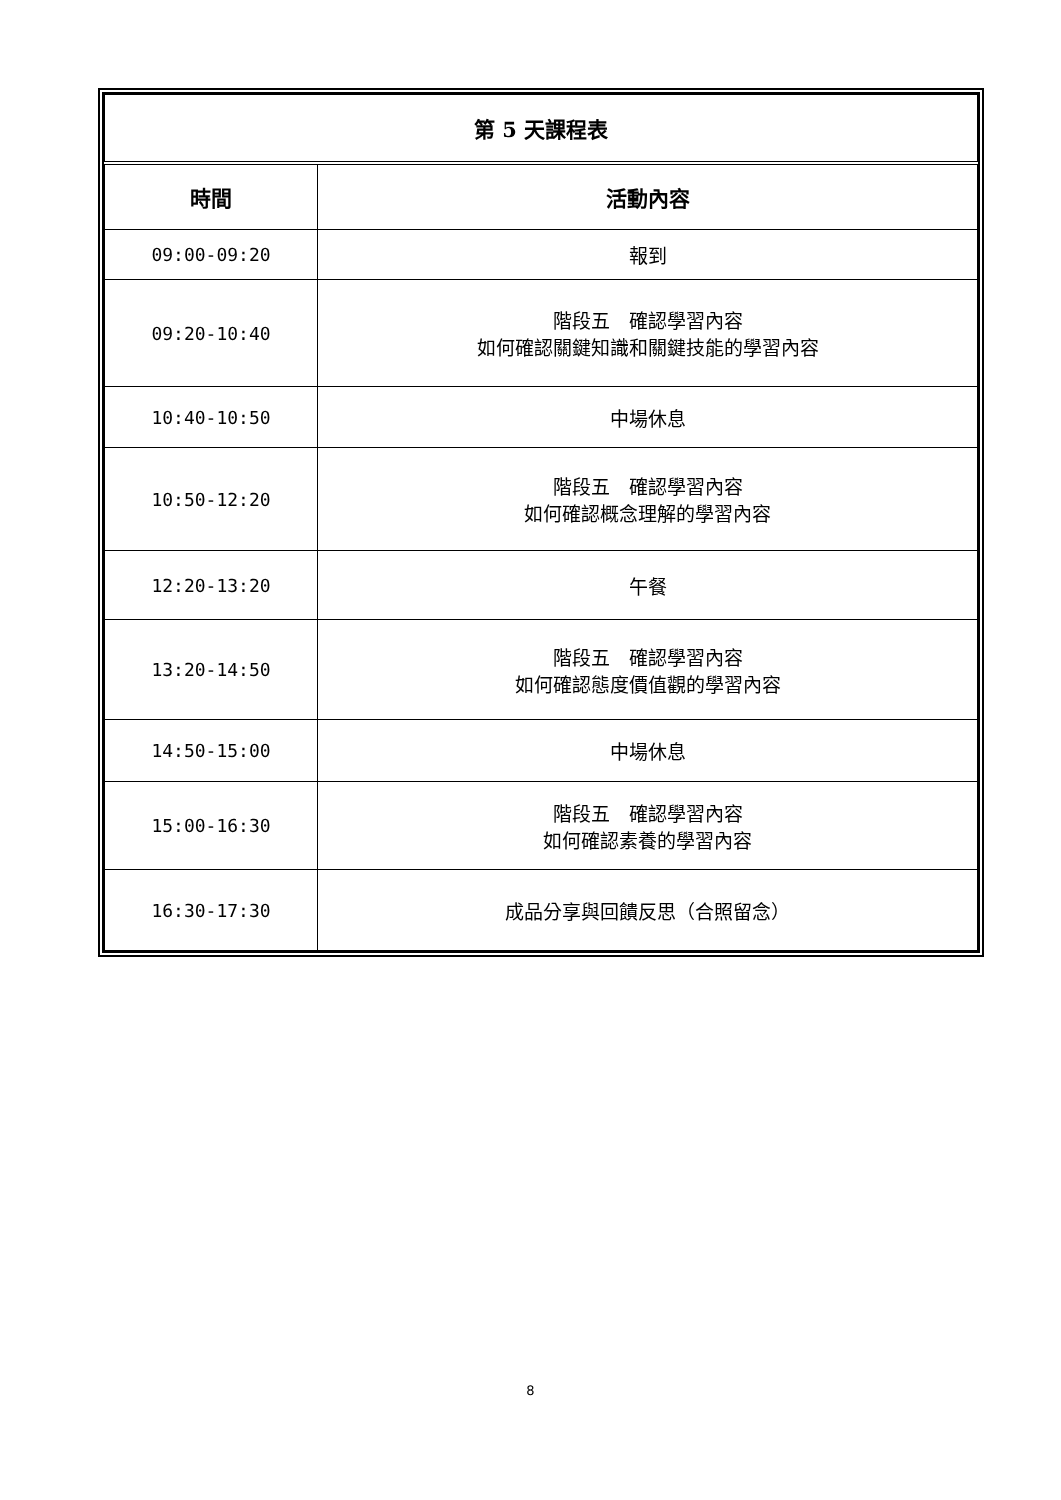| 第 5 天課程表 | |
| 時間 | 活動內容 |
| 09:00-09:20 | 報到 |
| 09:20-10:40 | 階段五 確認學習內容 如何確認關鍵知識和關鍵技能的學習內容 |
| 10:40-10:50 | 中場休息 |
| 10:50-12:20 | 階段五 確認學習內容 如何確認概念理解的學習內容 |
| 12:20-13:20 | 午餐 |
| 13:20-14:50 | 階段五 確認學習內容 如何確認態度價值觀的學習內容 |
| 14:50-15:00 | 中場休息 |
| 15:00-16:30 | 階段五 確認學習內容 如何確認素養的學習內容 |
| 16:30-17:30 | 成品分享與回饋反思（合照留念） |
8